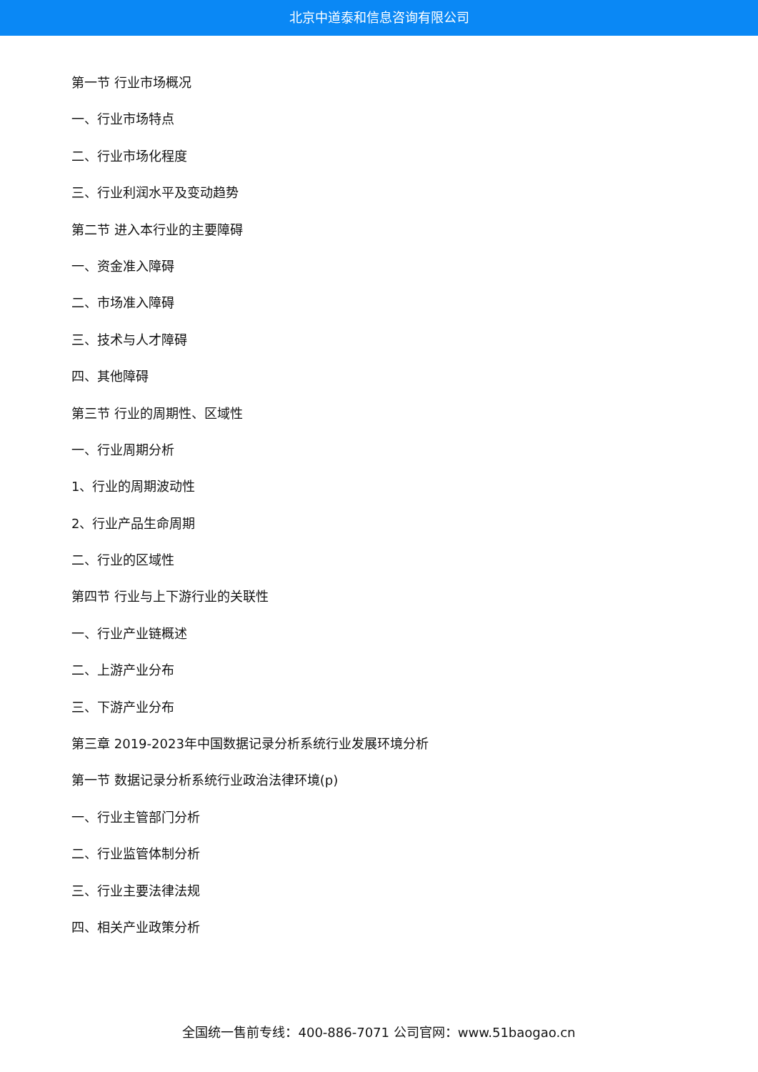北京中道泰和信息咨询有限公司
第一节 行业市场概况
一、行业市场特点
二、行业市场化程度
三、行业利润水平及变动趋势
第二节 进入本行业的主要障碍
一、资金准入障碍
二、市场准入障碍
三、技术与人才障碍
四、其他障碍
第三节 行业的周期性、区域性
一、行业周期分析
1、行业的周期波动性
2、行业产品生命周期
二、行业的区域性
第四节 行业与上下游行业的关联性
一、行业产业链概述
二、上游产业分布
三、下游产业分布
第三章 2019-2023年中国数据记录分析系统行业发展环境分析
第一节 数据记录分析系统行业政治法律环境(p)
一、行业主管部门分析
二、行业监管体制分析
三、行业主要法律法规
四、相关产业政策分析
全国统一售前专线：400-886-7071 公司官网：www.51baogao.cn